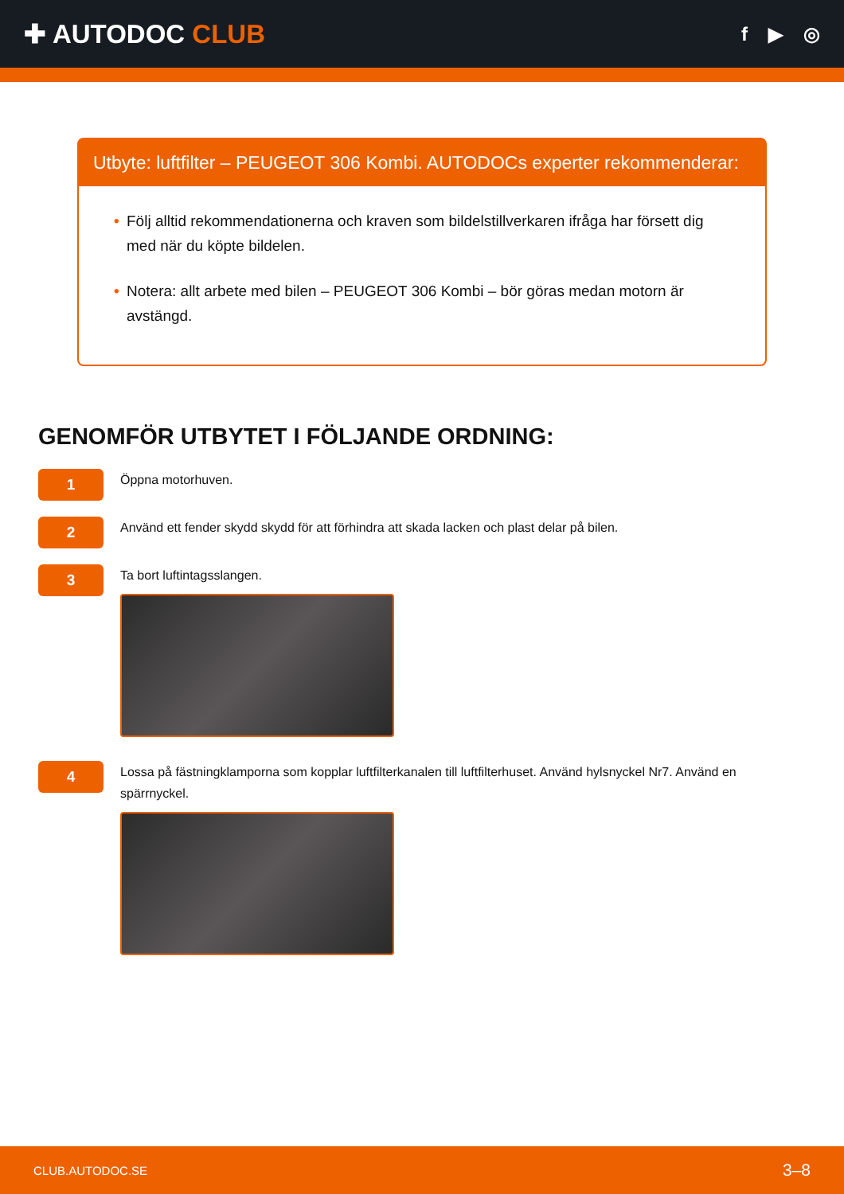✚ AUTODOC CLUB
f ▶ ◎
Utbyte: luftfilter – PEUGEOT 306 Kombi. AUTODOCs experter rekommenderar:
• Följ alltid rekommendationerna och kraven som bildelstillverkaren ifråga har försett dig med när du köpte bildelen.
• Notera: allt arbete med bilen – PEUGEOT 306 Kombi – bör göras medan motorn är avstängd.
GENOMFÖR UTBYTET I FÖLJANDE ORDNING:
1
Öppna motorhuven.
2
Använd ett fender skydd skydd för att förhindra att skada lacken och plast delar på bilen.
3
Ta bort luftintagsslangen.
4
Lossa på fästningklamporna som kopplar luftfilterkanalen till luftfilterhuset. Använd hylsnyckel Nr7. Använd en spärrnyckel.
CLUB.AUTODOC.SE 3–8